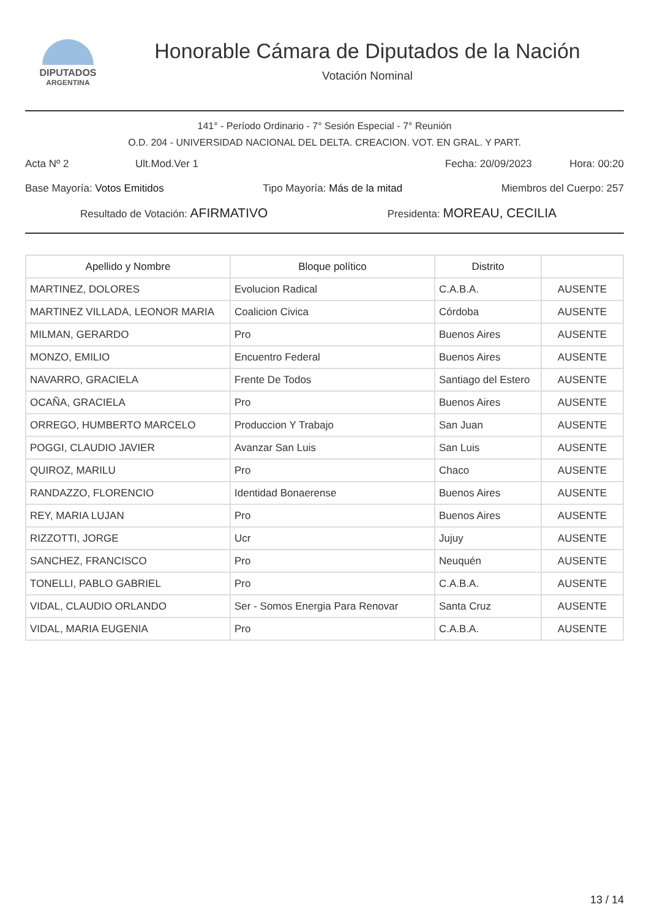DIPUTADOS
ARGENTINA
Honorable Cámara de Diputados de la Nación
Votación Nominal
141° - Período Ordinario - 7° Sesión Especial - 7° Reunión
O.D. 204 - UNIVERSIDAD NACIONAL DEL DELTA. CREACION. VOT. EN GRAL. Y PART.
Acta Nº 2 Ult.Mod.Ver 1 Fecha: 20/09/2023 Hora: 00:20
Base Mayoría: Votos Emitidos Tipo Mayoría: Más de la mitad Miembros del Cuerpo: 257
Resultado de Votación: AFIRMATIVO Presidenta: MOREAU, CECILIA
| Apellido y Nombre | Bloque político | Distrito | |
| --- | --- | --- | --- |
| MARTINEZ, DOLORES | Evolucion Radical | C.A.B.A. | AUSENTE |
| MARTINEZ VILLADA, LEONOR MARIA | Coalicion Civica | Córdoba | AUSENTE |
| MILMAN, GERARDO | Pro | Buenos Aires | AUSENTE |
| MONZO, EMILIO | Encuentro Federal | Buenos Aires | AUSENTE |
| NAVARRO, GRACIELA | Frente De Todos | Santiago del Estero | AUSENTE |
| OCAÑA, GRACIELA | Pro | Buenos Aires | AUSENTE |
| ORREGO, HUMBERTO MARCELO | Produccion Y Trabajo | San Juan | AUSENTE |
| POGGI, CLAUDIO JAVIER | Avanzar San Luis | San Luis | AUSENTE |
| QUIROZ, MARILU | Pro | Chaco | AUSENTE |
| RANDAZZO, FLORENCIO | Identidad Bonaerense | Buenos Aires | AUSENTE |
| REY, MARIA LUJAN | Pro | Buenos Aires | AUSENTE |
| RIZZOTTI, JORGE | Ucr | Jujuy | AUSENTE |
| SANCHEZ, FRANCISCO | Pro | Neuquén | AUSENTE |
| TONELLI, PABLO GABRIEL | Pro | C.A.B.A. | AUSENTE |
| VIDAL, CLAUDIO ORLANDO | Ser - Somos Energia Para Renovar | Santa Cruz | AUSENTE |
| VIDAL, MARIA EUGENIA | Pro | C.A.B.A. | AUSENTE |
13 / 14